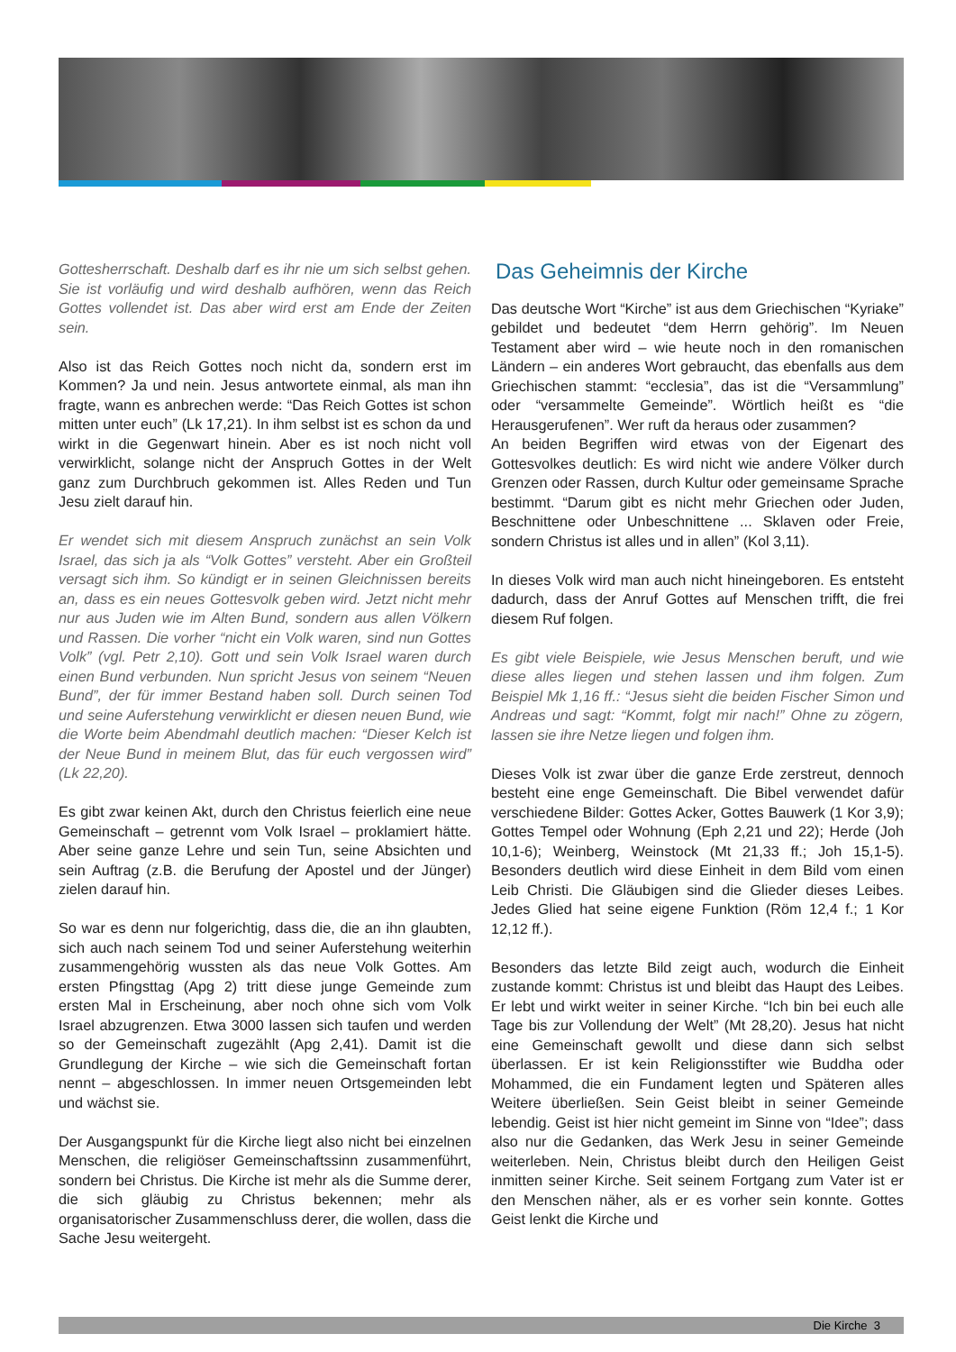Gottesherrschaft. Deshalb darf es ihr nie um sich selbst gehen. Sie ist vorläufig und wird deshalb aufhören, wenn das Reich Gottes vollendet ist. Das aber wird erst am Ende der Zeiten sein.
Also ist das Reich Gottes noch nicht da, sondern erst im Kommen? Ja und nein. Jesus antwortete einmal, als man ihn fragte, wann es anbrechen werde: “Das Reich Gottes ist schon mitten unter euch” (Lk 17,21). In ihm selbst ist es schon da und wirkt in die Gegenwart hinein. Aber es ist noch nicht voll verwirklicht, solange nicht der Anspruch Gottes in der Welt ganz zum Durchbruch gekommen ist. Alles Reden und Tun Jesu zielt darauf hin.
Er wendet sich mit diesem Anspruch zunächst an sein Volk Israel, das sich ja als “Volk Gottes” versteht. Aber ein Großteil versagt sich ihm. So kündigt er in seinen Gleichnissen bereits an, dass es ein neues Gottesvolk geben wird. Jetzt nicht mehr nur aus Juden wie im Alten Bund, sondern aus allen Völkern und Rassen. Die vorher “nicht ein Volk waren, sind nun Gottes Volk” (vgl. Petr 2,10). Gott und sein Volk Israel waren durch einen Bund verbunden. Nun spricht Jesus von seinem “Neuen Bund”, der für immer Bestand haben soll. Durch seinen Tod und seine Auferstehung verwirklicht er diesen neuen Bund, wie die Worte beim Abendmahl deutlich machen: “Dieser Kelch ist der Neue Bund in meinem Blut, das für euch vergossen wird” (Lk 22,20).
Es gibt zwar keinen Akt, durch den Christus feierlich eine neue Gemeinschaft – getrennt vom Volk Israel – proklamiert hätte. Aber seine ganze Lehre und sein Tun, seine Absichten und sein Auftrag (z.B. die Berufung der Apostel und der Jünger) zielen darauf hin.
So war es denn nur folgerichtig, dass die, die an ihn glaubten, sich auch nach seinem Tod und seiner Auferstehung weiterhin zusammengehörig wussten als das neue Volk Gottes. Am ersten Pfingsttag (Apg 2) tritt diese junge Gemeinde zum ersten Mal in Erscheinung, aber noch ohne sich vom Volk Israel abzugrenzen. Etwa 3000 lassen sich taufen und werden so der Gemeinschaft zugezählt (Apg 2,41). Damit ist die Grundlegung der Kirche – wie sich die Gemeinschaft fortan nennt – abgeschlossen. In immer neuen Ortsgemeinden lebt und wächst sie.
Der Ausgangspunkt für die Kirche liegt also nicht bei einzelnen Menschen, die religiöser Gemeinschaftssinn zusammenführt, sondern bei Christus. Die Kirche ist mehr als die Summe derer, die sich gläubig zu Christus bekennen; mehr als organisatorischer Zusammenschluss derer, die wollen, dass die Sache Jesu weitergeht.
Das Geheimnis der Kirche
Das deutsche Wort “Kirche” ist aus dem Griechischen “Kyriake” gebildet und bedeutet “dem Herrn gehörig”. Im Neuen Testament aber wird – wie heute noch in den romanischen Ländern – ein anderes Wort gebraucht, das ebenfalls aus dem Griechischen stammt: “ecclesia”, das ist die “Versammlung” oder “versammelte Gemeinde”. Wörtlich heißt es “die Herausgerufenen”. Wer ruft da heraus oder zusammen?
An beiden Begriffen wird etwas von der Eigenart des Gottesvolkes deutlich: Es wird nicht wie andere Völker durch Grenzen oder Rassen, durch Kultur oder gemeinsame Sprache bestimmt. “Darum gibt es nicht mehr Griechen oder Juden, Beschnittene oder Unbeschnittene ... Sklaven oder Freie, sondern Christus ist alles und in allen” (Kol 3,11).
In dieses Volk wird man auch nicht hineingeboren. Es entsteht dadurch, dass der Anruf Gottes auf Menschen trifft, die frei diesem Ruf folgen.
Es gibt viele Beispiele, wie Jesus Menschen beruft, und wie diese alles liegen und stehen lassen und ihm folgen. Zum Beispiel Mk 1,16 ff.: “Jesus sieht die beiden Fischer Simon und Andreas und sagt: “Kommt, folgt mir nach!” Ohne zu zögern, lassen sie ihre Netze liegen und folgen ihm.
Dieses Volk ist zwar über die ganze Erde zerstreut, dennoch besteht eine enge Gemeinschaft. Die Bibel verwendet dafür verschiedene Bilder: Gottes Acker, Gottes Bauwerk (1 Kor 3,9); Gottes Tempel oder Wohnung (Eph 2,21 und 22); Herde (Joh 10,1-6); Weinberg, Weinstock (Mt 21,33 ff.; Joh 15,1-5). Besonders deutlich wird diese Einheit in dem Bild vom einen Leib Christi. Die Gläubigen sind die Glieder dieses Leibes. Jedes Glied hat seine eigene Funktion (Röm 12,4 f.; 1 Kor 12,12 ff.).
Besonders das letzte Bild zeigt auch, wodurch die Einheit zustande kommt: Christus ist und bleibt das Haupt des Leibes. Er lebt und wirkt weiter in seiner Kirche. “Ich bin bei euch alle Tage bis zur Vollendung der Welt” (Mt 28,20). Jesus hat nicht eine Gemeinschaft gewollt und diese dann sich selbst überlassen. Er ist kein Religionsstifter wie Buddha oder Mohammed, die ein Fundament legten und Späteren alles Weitere überließen. Sein Geist bleibt in seiner Gemeinde lebendig. Geist ist hier nicht gemeint im Sinne von “Idee”; dass also nur die Gedanken, das Werk Jesu in seiner Gemeinde weiterleben. Nein, Christus bleibt durch den Heiligen Geist inmitten seiner Kirche. Seit seinem Fortgang zum Vater ist er den Menschen näher, als er es vorher sein konnte. Gottes Geist lenkt die Kirche und
Die Kirche 3